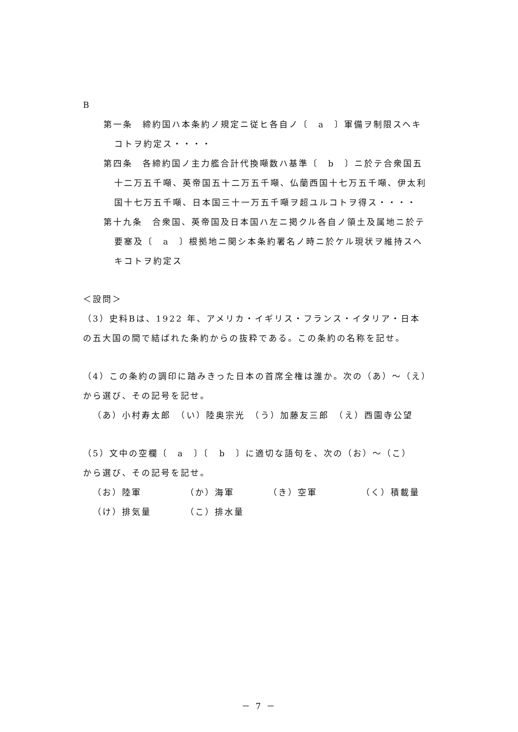B
第一条　締約国ハ本条約ノ規定ニ従ヒ各自ノ〔　a　〕軍備ヲ制限スヘキ
コトヲ約定ス・・・・
第四条　各締約国ノ主力艦合計代換噸数ハ基準〔　b　〕ニ於テ合衆国五
十二万五千噸、英帝国五十二万五千噸、仏蘭西国十七万五千噸、伊太利
国十七万五千噸、日本国三十一万五千噸ヲ超ユルコトヲ得ス・・・・
第十九条　合衆国、英帝国及日本国ハ左ニ掲クル各自ノ領土及属地ニ於テ
要塞及〔　a　〕根拠地ニ関シ本条約署名ノ時ニ於ケル現状ヲ維持スヘ
キコトヲ約定ス
＜設問＞
（3）史料Bは、1922 年、アメリカ・イギリス・フランス・イタリア・日本
の五大国の間で結ばれた条約からの抜粋である。この条約の名称を記せ。
（4）この条約の調印に踏みきった日本の首席全権は誰か。次の（あ）～（え）
から選び、その記号を記せ。
（あ）小村寿太郎　（い）陸奥宗光　（う）加藤友三郎　（え）西園寺公望
（5）文中の空欄〔　a　〕〔　b　〕に適切な語句を、次の（お）～（こ）
から選び、その記号を記せ。
（お）陸軍 （か）海軍 （き）空軍 （く）積載量
（け）排気量 （こ）排水量
－ 7 －